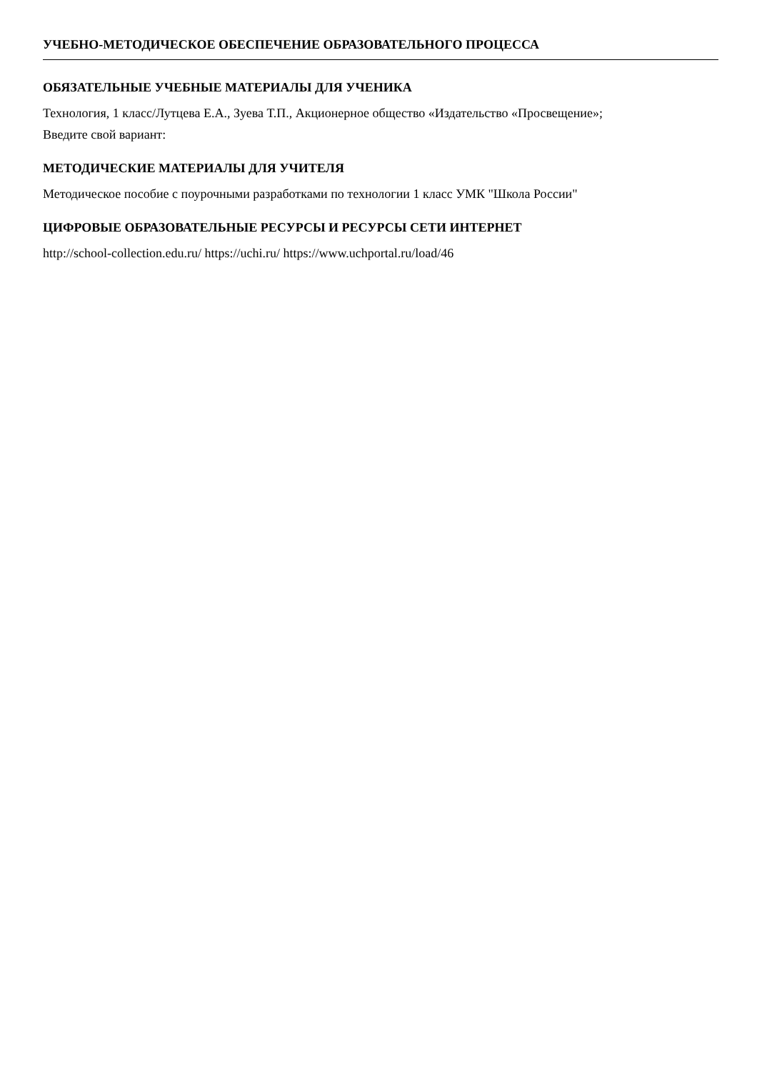УЧЕБНО-МЕТОДИЧЕСКОЕ ОБЕСПЕЧЕНИЕ ОБРАЗОВАТЕЛЬНОГО ПРОЦЕССА
ОБЯЗАТЕЛЬНЫЕ УЧЕБНЫЕ МАТЕРИАЛЫ ДЛЯ УЧЕНИКА
Технология, 1 класс/Лутцева Е.А., Зуева Т.П., Акционерное общество «Издательство «Просвещение»;
Введите свой вариант:
МЕТОДИЧЕСКИЕ МАТЕРИАЛЫ ДЛЯ УЧИТЕЛЯ
Методическое пособие с поурочными разработками по технологии 1 класс УМК "Школа России"
ЦИФРОВЫЕ ОБРАЗОВАТЕЛЬНЫЕ РЕСУРСЫ И РЕСУРСЫ СЕТИ ИНТЕРНЕТ
http://school-collection.edu.ru/ https://uchi.ru/ https://www.uchportal.ru/load/46